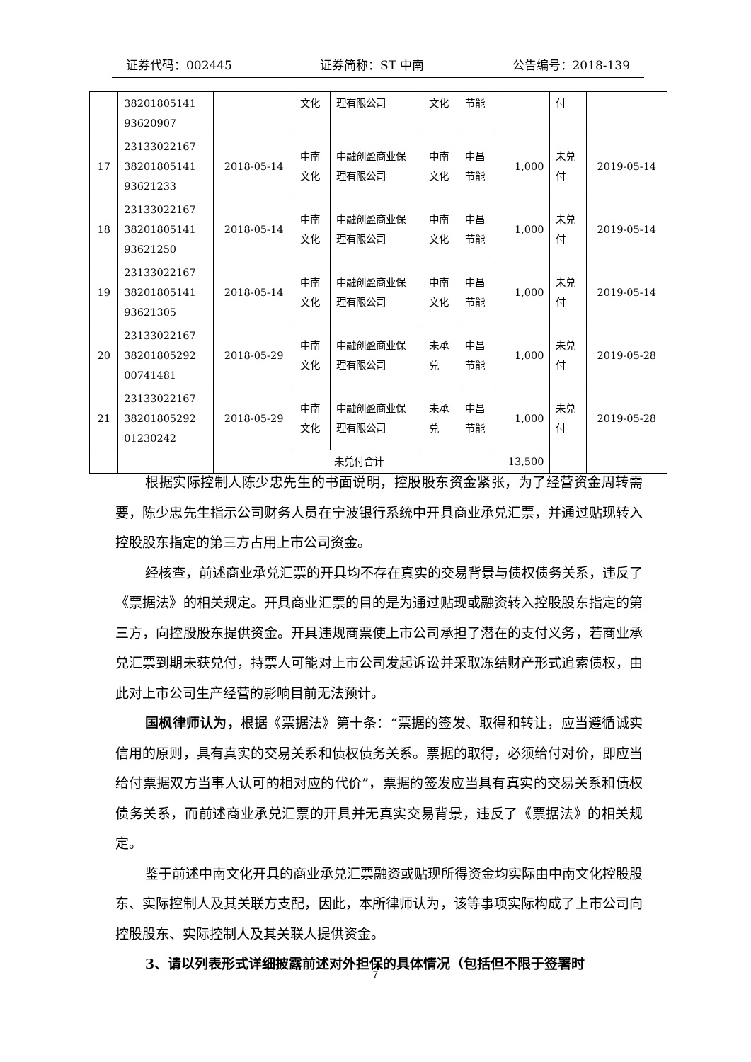证券代码：002445 证券简称：ST 中南 公告编号：2018-139
| | 38201805141 93620907 | | 文化 | 理有限公司 | 文化 | 节能 | | 付 | |
| 17 | 23133022167 38201805141 93621233 | 2018-05-14 | 中南 文化 | 中融创盈商业保 理有限公司 | 中南 文化 | 中昌 节能 | 1,000 | 未兑 付 | 2019-05-14 |
| 18 | 23133022167 38201805141 93621250 | 2018-05-14 | 中南 文化 | 中融创盈商业保 理有限公司 | 中南 文化 | 中昌 节能 | 1,000 | 未兑 付 | 2019-05-14 |
| 19 | 23133022167 38201805141 93621305 | 2018-05-14 | 中南 文化 | 中融创盈商业保 理有限公司 | 中南 文化 | 中昌 节能 | 1,000 | 未兑 付 | 2019-05-14 |
| 20 | 23133022167 38201805292 00741481 | 2018-05-29 | 中南 文化 | 中融创盈商业保 理有限公司 | 未承 兑 | 中昌 节能 | 1,000 | 未兑 付 | 2019-05-28 |
| 21 | 23133022167 38201805292 01230242 | 2018-05-29 | 中南 文化 | 中融创盈商业保 理有限公司 | 未承 兑 | 中昌 节能 | 1,000 | 未兑 付 | 2019-05-28 |
| | | | 未兑付合计 | | | | 13,500 | | |
根据实际控制人陈少忠先生的书面说明，控股股东资金紧张，为了经营资金周转需要，陈少忠先生指示公司财务人员在宁波银行系统中开具商业承兑汇票，并通过贴现转入控股股东指定的第三方占用上市公司资金。
经核查，前述商业承兑汇票的开具均不存在真实的交易背景与债权债务关系，违反了《票据法》的相关规定。开具商业汇票的目的是为通过贴现或融资转入控股股东指定的第三方，向控股股东提供资金。开具违规商票使上市公司承担了潜在的支付义务，若商业承兑汇票到期未获兑付，持票人可能对上市公司发起诉讼并采取冻结财产形式追索债权，由此对上市公司生产经营的影响目前无法预计。
国枫律师认为，根据《票据法》第十条：“票据的签发、取得和转让，应当遵循诚实信用的原则，具有真实的交易关系和债权债务关系。票据的取得，必须给付对价，即应当给付票据双方当事人认可的相对应的代价”，票据的签发应当具有真实的交易关系和债权债务关系，而前述商业承兑汇票的开具并无真实交易背景，违反了《票据法》的相关规定。
鉴于前述中南文化开具的商业承兑汇票融资或贴现所得资金均实际由中南文化控股股东、实际控制人及其关联方支配，因此，本所律师认为，该等事项实际构成了上市公司向控股股东、实际控制人及其关联人提供资金。
3、请以列表形式详细披露前述对外担保的具体情况（包括但不限于签署时
7